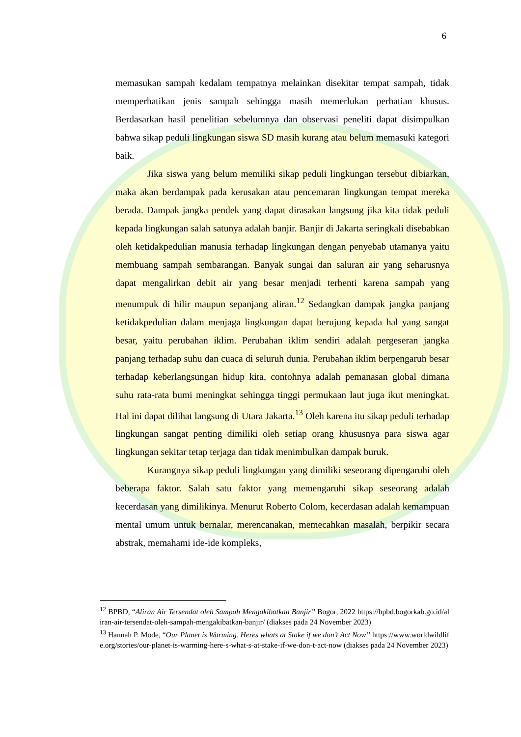6
memasukan sampah kedalam tempatnya melainkan disekitar tempat sampah, tidak memperhatikan jenis sampah sehingga masih memerlukan perhatian khusus. Berdasarkan hasil penelitian sebelumnya dan observasi peneliti dapat disimpulkan bahwa sikap peduli lingkungan siswa SD masih kurang atau belum memasuki kategori baik.
Jika siswa yang belum memiliki sikap peduli lingkungan tersebut dibiarkan, maka akan berdampak pada kerusakan atau pencemaran lingkungan tempat mereka berada. Dampak jangka pendek yang dapat dirasakan langsung jika kita tidak peduli kepada lingkungan salah satunya adalah banjir. Banjir di Jakarta seringkali disebabkan oleh ketidakpedulian manusia terhadap lingkungan dengan penyebab utamanya yaitu membuang sampah sembarangan. Banyak sungai dan saluran air yang seharusnya dapat mengalirkan debit air yang besar menjadi terhenti karena sampah yang menumpuk di hilir maupun sepanjang aliran.<sup>12</sup> Sedangkan dampak jangka panjang ketidakpedulian dalam menjaga lingkungan dapat berujung kepada hal yang sangat besar, yaitu perubahan iklim. Perubahan iklim sendiri adalah pergeseran jangka panjang terhadap suhu dan cuaca di seluruh dunia. Perubahan iklim berpengaruh besar terhadap keberlangsungan hidup kita, contohnya adalah pemanasan global dimana suhu rata-rata bumi meningkat sehingga tinggi permukaan laut juga ikut meningkat. Hal ini dapat dilihat langsung di Utara Jakarta.<sup>13</sup> Oleh karena itu sikap peduli terhadap lingkungan sangat penting dimiliki oleh setiap orang khususnya para siswa agar lingkungan sekitar tetap terjaga dan tidak menimbulkan dampak buruk.
Kurangnya sikap peduli lingkungan yang dimiliki seseorang dipengaruhi oleh beberapa faktor. Salah satu faktor yang memengaruhi sikap seseorang adalah kecerdasan yang dimilikinya. Menurut Roberto Colom, kecerdasan adalah kemampuan mental umum untuk bernalar, merencanakan, memecahkan masalah, berpikir secara abstrak, memahami ide-ide kompleks,
<sup>12</sup> BPBD, “Aliran Air Tersendat oleh Sampah Mengakibatkan Banjir” Bogor, 2022 https://bpbd.bogorkab.go.id/aliran-air-tersendat-oleh-sampah-mengakibatkan-banjir/ (diakses pada 24 November 2023)
<sup>13</sup> Hannah P. Mode, “Our Planet is Warming. Heres whats at Stake if we don’t Act Now” https://www.worldwildlife.org/stories/our-planet-is-warming-here-s-what-s-at-stake-if-we-don-t-act-now (diakses pada 24 November 2023)